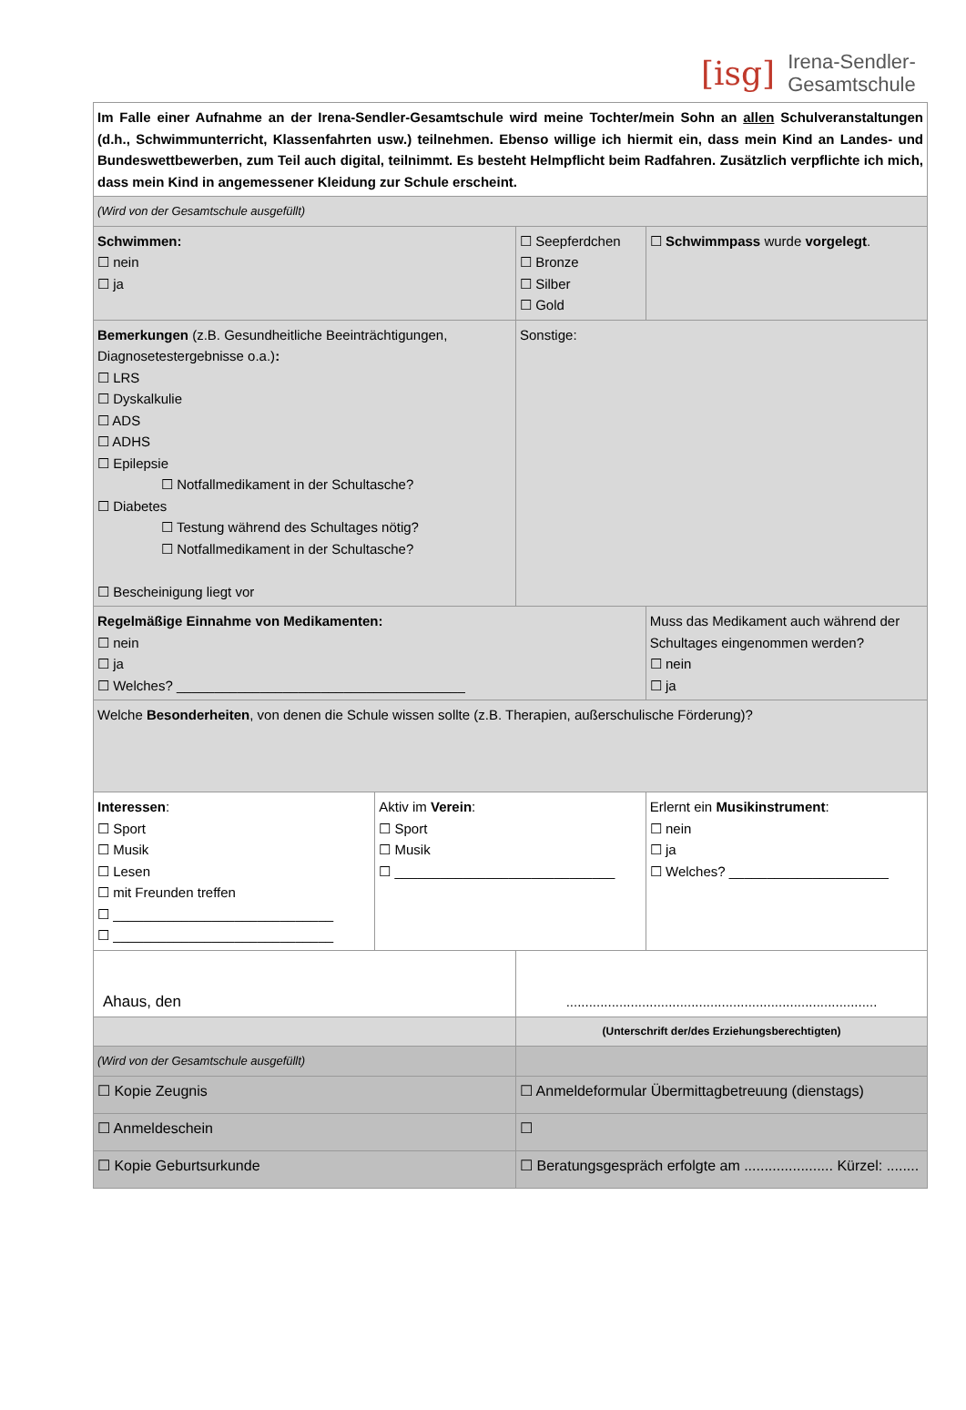[isg] Irena-Sendler-
Gesamtschule
| Im Falle einer Aufnahme an der Irena-Sendler-Gesamtschule wird meine Tochter/mein Sohn an allen Schulveranstaltungen (d.h., Schwimmunterricht, Klassenfahrten usw.) teilnehmen. Ebenso willige ich hiermit ein, dass mein Kind an Landes- und Bundeswettbewerben, zum Teil auch digital, teilnimmt. Es besteht Helmpflicht beim Radfahren. Zusätzlich verpflichte ich mich, dass mein Kind in angemessener Kleidung zur Schule erscheint. | | | | |
| (Wird von der Gesamtschule ausgefüllt) | | | | |
| Schwimmen: ☐ nein ☐ ja | | ☐ Seepferdchen ☐ Bronze ☐ Silber ☐ Gold | | ☐ Schwimmpass wurde vorgelegt . |
| Bemerkungen (z.B. Gesundheitliche Beeinträchtigungen, Diagnosetestergebnisse o.a.) : ☐ LRS ☐ Dyskalkulie ☐ ADS ☐ ADHS ☐ Epilepsie ☐ Notfallmedikament in der Schultasche? ☐ Diabetes ☐ Testung während des Schultages nötig? ☐ Notfallmedikament in der Schultasche? ☐ Bescheinigung liegt vor | | Sonstige: | | |
| Regelmäßige Einnahme von Medikamenten: ☐ nein ☐ ja ☐ Welches? ______________________________________ | | | Muss das Medikament auch während der Schultages eingenommen werden? ☐ nein ☐ ja | |
| Welche Besonderheiten , von denen die Schule wissen sollte (z.B. Therapien, außerschulische Förderung)? | | | | |
| Interessen : ☐ Sport ☐ Musik ☐ Lesen ☐ mit Freunden treffen ☐ _____________________________ ☐ _____________________________ | Aktiv im Verein : ☐ Sport ☐ Musik ☐ _____________________________ | | Erlernt ein Musikinstrument : ☐ nein ☐ ja ☐ Welches? _____________________ | |
| Ahaus, den | | .................................................................................. | | |
| | | (Unterschrift der/des Erziehungsberechtigten) | | |
| (Wird von der Gesamtschule ausgefüllt) | | | | |
| ☐ Kopie Zeugnis | | ☐ Anmeldeformular Übermittagbetreuung (dienstags) | | |
| ☐ Anmeldeschein | | ☐ | | |
| ☐ Kopie Geburtsurkunde | | ☐ Beratungsgespräch erfolgte am ...................... Kürzel: ........ | | |